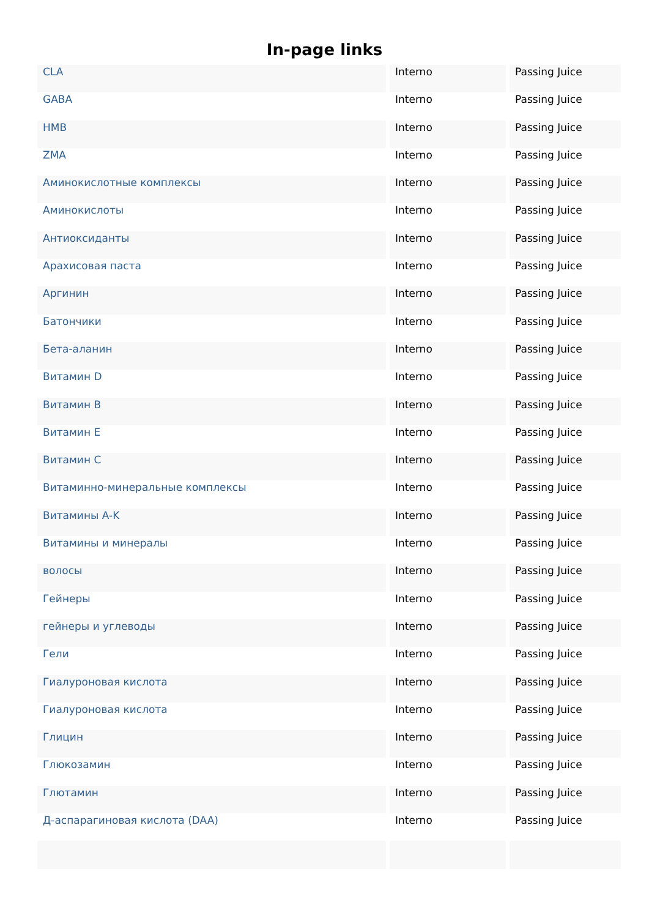In-page links
| CLA | Interno | Passing Juice |
| GABA | Interno | Passing Juice |
| HMB | Interno | Passing Juice |
| ZMA | Interno | Passing Juice |
| Аминокислотные комплексы | Interno | Passing Juice |
| Аминокислоты | Interno | Passing Juice |
| Антиоксиданты | Interno | Passing Juice |
| Арахисовая паста | Interno | Passing Juice |
| Аргинин | Interno | Passing Juice |
| Батончики | Interno | Passing Juice |
| Бета-аланин | Interno | Passing Juice |
| Витамин D | Interno | Passing Juice |
| Витамин B | Interno | Passing Juice |
| Витамин E | Interno | Passing Juice |
| Витамин C | Interno | Passing Juice |
| Витаминно-минеральные комплексы | Interno | Passing Juice |
| Витамины A-K | Interno | Passing Juice |
| Витамины и минералы | Interno | Passing Juice |
| волосы | Interno | Passing Juice |
| Гейнеры | Interno | Passing Juice |
| гейнеры и углеводы | Interno | Passing Juice |
| Гели | Interno | Passing Juice |
| Гиалуроновая кислота | Interno | Passing Juice |
| Гиалуроновая кислота | Interno | Passing Juice |
| Глицин | Interno | Passing Juice |
| Глюкозамин | Interno | Passing Juice |
| Глютамин | Interno | Passing Juice |
| Д-аспарагиновая кислота (DAA) | Interno | Passing Juice |